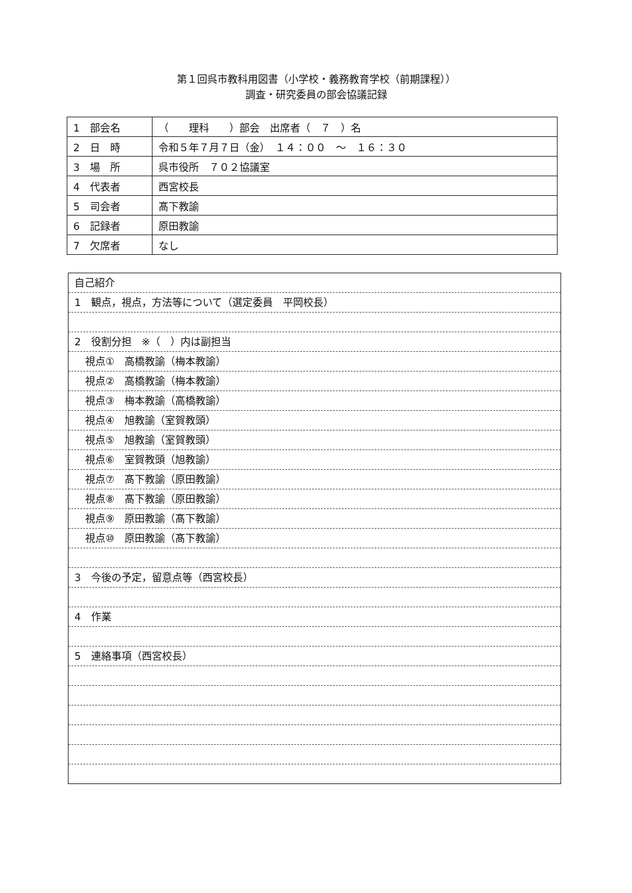第１回呉市教科用図書（小学校・義務教育学校（前期課程））
調査・研究委員の部会協議記録
| 1 部会名 | （ 理科 ）部会 出席者（ ７ ）名 |
| 2 日 時 | 令和５年７月７日（金） １４：００ ～ １６：３０ |
| 3 場 所 | 呉市役所 ７０２協議室 |
| 4 代表者 | 西宮校長 |
| 5 司会者 | 髙下教諭 |
| 6 記録者 | 原田教諭 |
| 7 欠席者 | なし |
自己紹介
1　観点，視点，方法等について（選定委員　平岡校長）
2　役割分担　※（　）内は副担当
視点①　高橋教諭（梅本教諭）
視点②　高橋教諭（梅本教諭）
視点③　梅本教諭（高橋教諭）
視点④　旭教諭（室賀教頭）
視点⑤　旭教諭（室賀教頭）
視点⑥　室賀教頭（旭教諭）
視点⑦　髙下教諭（原田教諭）
視点⑧　髙下教諭（原田教諭）
視点⑨　原田教諭（髙下教諭）
視点⑩　原田教諭（髙下教諭）
3　今後の予定，留意点等（西宮校長）
4　作業
5　連絡事項（西宮校長）